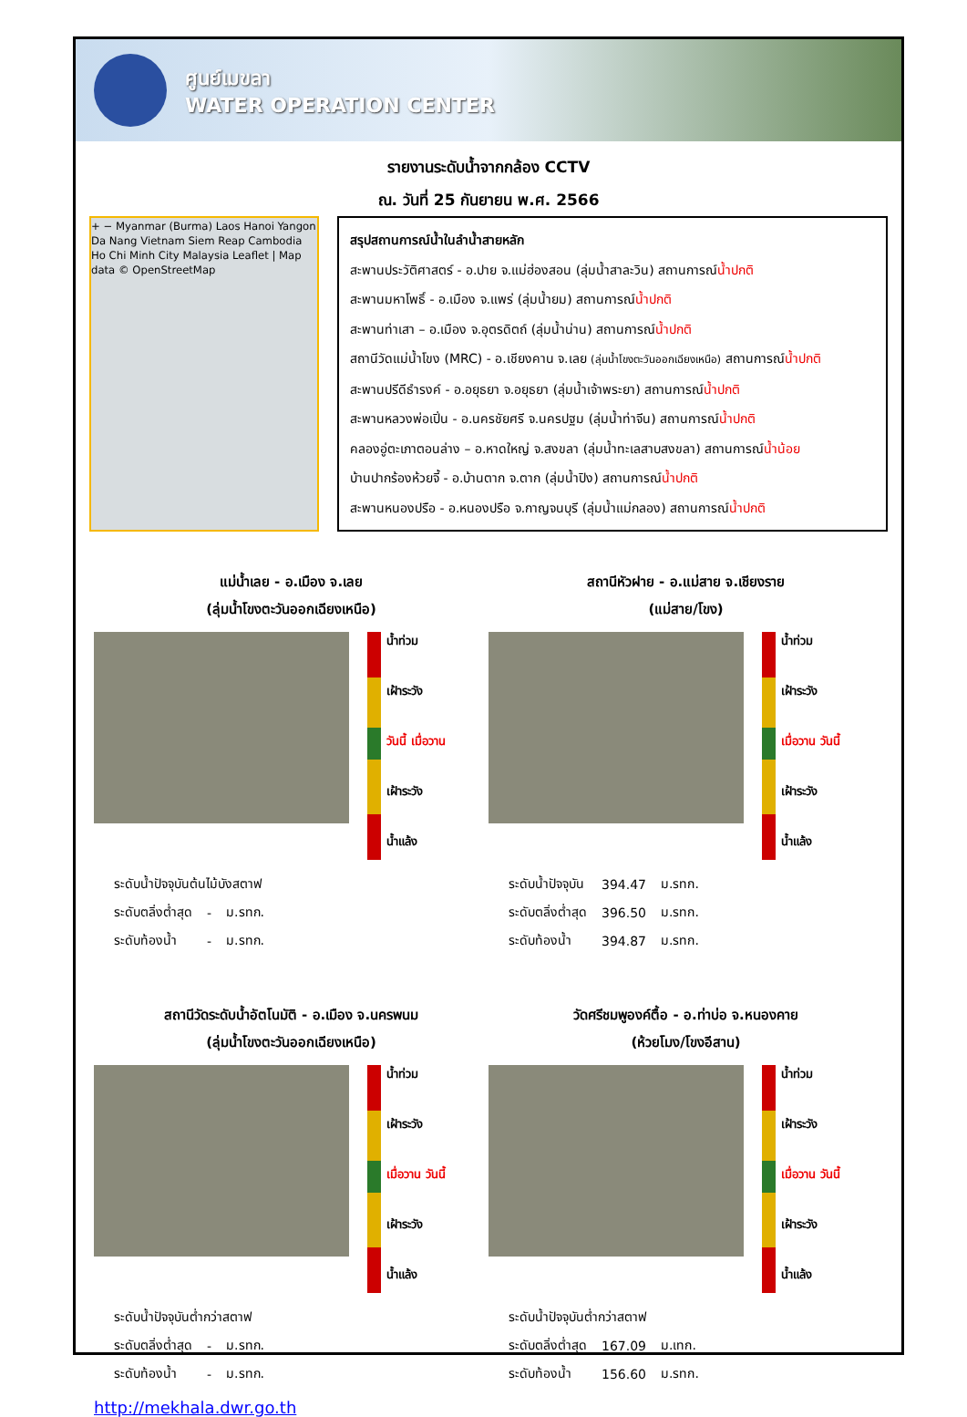ศูนย์เมขลา
WATER OPERATION CENTER
รายงานระดับน้ำจากกล้อง CCTV
ณ. วันที่ 25 กันยายน พ.ศ. 2566
+ − Myanmar (Burma) Laos Hanoi Yangon Da Nang Vietnam Siem Reap Cambodia Ho Chi Minh City Malaysia Leaflet | Map data © OpenStreetMap
สรุปสถานการณ์น้ำในลำน้ำสายหลัก
สะพานประวัติศาสตร์ - อ.ปาย จ.แม่ฮ่องสอน (ลุ่มน้ำสาละวิน) สถานการณ์น้ำปกติ
สะพานมหาโพธิ์ - อ.เมือง จ.แพร่ (ลุ่มน้ำยม) สถานการณ์น้ำปกติ
สะพานท่าเสา – อ.เมือง จ.อุตรดิตถ์ (ลุ่มน้ำน่าน) สถานการณ์น้ำปกติ
สถานีวัดแม่น้ำโขง (MRC) - อ.เชียงคาน จ.เลย (ลุ่มน้ำโขงตะวันออกเฉียงเหนือ) สถานการณ์น้ำปกติ
สะพานปรีดีธำรงค์ - อ.อยุธยา จ.อยุธยา (ลุ่มน้ำเจ้าพระยา) สถานการณ์น้ำปกติ
สะพานหลวงพ่อเปิ่น - อ.นครชัยศรี จ.นครปฐม (ลุ่มน้ำท่าจีน) สถานการณ์น้ำปกติ
คลองอู่ตะเภาตอนล่าง – อ.หาดใหญ่ จ.สงขลา (ลุ่มน้ำทะเลสาบสงขลา) สถานการณ์น้ำน้อย
บ้านปากร้องห้วยจี้ - อ.บ้านตาก จ.ตาก (ลุ่มน้ำปิง) สถานการณ์น้ำปกติ
สะพานหนองปรือ - อ.หนองปรือ จ.กาญจนบุรี (ลุ่มน้ำแม่กลอง) สถานการณ์น้ำปกติ
แม่น้ำเลย - อ.เมือง จ.เลย
(ลุ่มน้ำโขงตะวันออกเฉียงเหนือ)
น้ำท่วม
เฝ้าระวัง
วันนี้ เมื่อวาน
เฝ้าระวัง
น้ำแล้ง
| ระดับน้ำปัจจุบันต้นไม้บังสตาฟ | | |
| ระดับตลิ่งต่ำสุด | - | ม.รทก. |
| ระดับท้องน้ำ | - | ม.รทก. |
สถานีหัวฝาย - อ.แม่สาย จ.เชียงราย
(แม่สาย/โขง)
น้ำท่วม
เฝ้าระวัง
เมื่อวาน วันนี้
เฝ้าระวัง
น้ำแล้ง
| ระดับน้ำปัจจุบัน | 394.47 | ม.รทก. |
| ระดับตลิ่งต่ำสุด | 396.50 | ม.รทก. |
| ระดับท้องน้ำ | 394.87 | ม.รทก. |
สถานีวัดระดับน้ำอัตโนมัติ - อ.เมือง จ.นครพนม
(ลุ่มน้ำโขงตะวันออกเฉียงเหนือ)
น้ำท่วม
เฝ้าระวัง
เมื่อวาน วันนี้
เฝ้าระวัง
น้ำแล้ง
| ระดับน้ำปัจจุบันต่ำกว่าสตาฟ | | |
| ระดับตลิ่งต่ำสุด | - | ม.รทก. |
| ระดับท้องน้ำ | - | ม.รทก. |
วัดศรีชมพูองค์ตื้อ - อ.ท่าบ่อ จ.หนองคาย
(ห้วยโมง/โขงอีสาน)
น้ำท่วม
เฝ้าระวัง
เมื่อวาน วันนี้
เฝ้าระวัง
น้ำแล้ง
| ระดับน้ำปัจจุบันต่ำกว่าสตาฟ | | |
| ระดับตลิ่งต่ำสุด | 167.09 | ม.เทก. |
| ระดับท้องน้ำ | 156.60 | ม.รทก. |
http://mekhala.dwr.go.th